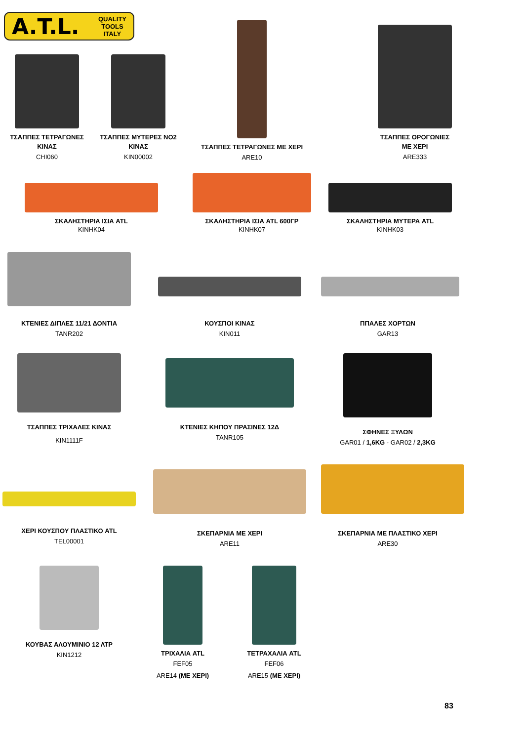A.T.L. QUALITY
TOOLS
ITALY
ΤΣΑΠΠΕΣ ΤΕΤΡΑΓΩΝΕΣ
ΚΙΝΑΣ
CHI060
ΤΣΑΠΠΕΣ ΜΥΤΕΡΕΣ ΝΟ2
ΚΙΝΑΣ
KIN00002
ΤΣΑΠΠΕΣ ΤΕΤΡΑΓΩΝΕΣ ΜΕ ΧΕΡΙ
ARE10
ΤΣΑΠΠΕΣ ΟΡΟΓΩΝΙΕΣ
ΜΕ ΧΕΡΙ
ARE333
ΣΚΑΛΗΣΤΗΡΙΑ ΙΣΙΑ ATL
KINHK04
ΣΚΑΛΗΣΤΗΡΙΑ ΙΣΙΑ ATL 600ΓΡ
KINHK07
ΣΚΑΛΗΣΤΗΡΙΑ ΜΥΤΕΡΑ ATL
KINHK03
ΚΤΕΝΙΕΣ ΔΙΠΛΕΣ 11/21 ΔΟΝΤΙΑ
TANR202
ΚΟΥΣΠΟΙ ΚΙΝΑΣ
KIN011
ΠΠΑΛΕΣ ΧΟΡΤΩΝ
GAR13
ΤΣΑΠΠΕΣ ΤΡΙΧΑΛΕΣ ΚΙΝΑΣ
KIN1111F
ΚΤΕΝΙΕΣ ΚΗΠΟΥ ΠΡΑΣΙΝΕΣ 12Δ
TANR105
ΣΦΗΝΕΣ ΞΥΛΩΝ
GAR01 / 1,6KG - GAR02 / 2,3KG
ΧΕΡΙ ΚΟΥΣΠΟΥ ΠΛΑΣΤΙΚΟ ATL
TEL00001
ΣΚΕΠΑΡΝΙΑ ΜΕ ΧΕΡΙ
ARE11
ΣΚΕΠΑΡΝΙΑ ΜΕ ΠΛΑΣΤΙΚΟ ΧΕΡΙ
ARE30
ΚΟΥΒΑΣ ΑΛΟΥΜΙΝΙΟ 12 ΛΤΡ
KIN1212
ΤΡΙΧΑΛΙΑ ATL
FEF05
ARE14 (ΜΕ ΧΕΡΙ)
ΤΕΤΡΑΧΑΛΙΑ ATL
FEF06
ARE15 (ΜΕ ΧΕΡΙ)
83